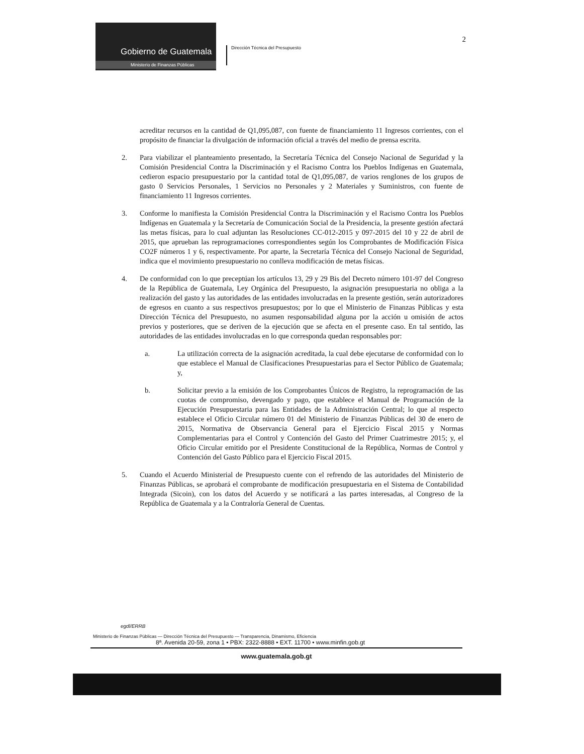Gobierno de Guatemala
Ministerio de Finanzas Públicas
Dirección Técnica del Presupuesto
2
acreditar recursos en la cantidad de Q1,095,087, con fuente de financiamiento 11 Ingresos corrientes, con el propósito de financiar la divulgación de información oficial a través del medio de prensa escrita.
2. Para viabilizar el planteamiento presentado, la Secretaría Técnica del Consejo Nacional de Seguridad y la Comisión Presidencial Contra la Discriminación y el Racismo Contra los Pueblos Indígenas en Guatemala, cedieron espacio presupuestario por la cantidad total de Q1,095,087, de varios renglones de los grupos de gasto 0 Servicios Personales, 1 Servicios no Personales y 2 Materiales y Suministros, con fuente de financiamiento 11 Ingresos corrientes.
3. Conforme lo manifiesta la Comisión Presidencial Contra la Discriminación y el Racismo Contra los Pueblos Indígenas en Guatemala y la Secretaría de Comunicación Social de la Presidencia, la presente gestión afectará las metas físicas, para lo cual adjuntan las Resoluciones CC-012-2015 y 097-2015 del 10 y 22 de abril de 2015, que aprueban las reprogramaciones correspondientes según los Comprobantes de Modificación Física CO2F números 1 y 6, respectivamente. Por aparte, la Secretaría Técnica del Consejo Nacional de Seguridad, indica que el movimiento presupuestario no conlleva modificación de metas físicas.
4. De conformidad con lo que preceptúan los artículos 13, 29 y 29 Bis del Decreto número 101-97 del Congreso de la República de Guatemala, Ley Orgánica del Presupuesto, la asignación presupuestaria no obliga a la realización del gasto y las autoridades de las entidades involucradas en la presente gestión, serán autorizadores de egresos en cuanto a sus respectivos presupuestos; por lo que el Ministerio de Finanzas Públicas y esta Dirección Técnica del Presupuesto, no asumen responsabilidad alguna por la acción u omisión de actos previos y posteriores, que se deriven de la ejecución que se afecta en el presente caso. En tal sentido, las autoridades de las entidades involucradas en lo que corresponda quedan responsables por:
a. La utilización correcta de la asignación acreditada, la cual debe ejecutarse de conformidad con lo que establece el Manual de Clasificaciones Presupuestarias para el Sector Público de Guatemala; y,
b. Solicitar previo a la emisión de los Comprobantes Únicos de Registro, la reprogramación de las cuotas de compromiso, devengado y pago, que establece el Manual de Programación de la Ejecución Presupuestaria para las Entidades de la Administración Central; lo que al respecto establece el Oficio Circular número 01 del Ministerio de Finanzas Públicas del 30 de enero de 2015, Normativa de Observancia General para el Ejercicio Fiscal 2015 y Normas Complementarias para el Control y Contención del Gasto del Primer Cuatrimestre 2015; y, el Oficio Circular emitido por el Presidente Constitucional de la República, Normas de Control y Contención del Gasto Público para el Ejercicio Fiscal 2015.
5. Cuando el Acuerdo Ministerial de Presupuesto cuente con el refrendo de las autoridades del Ministerio de Finanzas Públicas, se aprobará el comprobante de modificación presupuestaria en el Sistema de Contabilidad Integrada (Sicoin), con los datos del Acuerdo y se notificará a las partes interesadas, al Congreso de la República de Guatemala y a la Contraloría General de Cuentas.
egdl/ERRB
Ministerio de Finanzas Públicas — Dirección Técnica del Presupuesto — Transparencia, Dinamismo, Eficiencia
8ª. Avenida 20-59, zona 1 • PBX: 2322-8888 • EXT. 11700 • www.minfin.gob.gt
www.guatemala.gob.gt